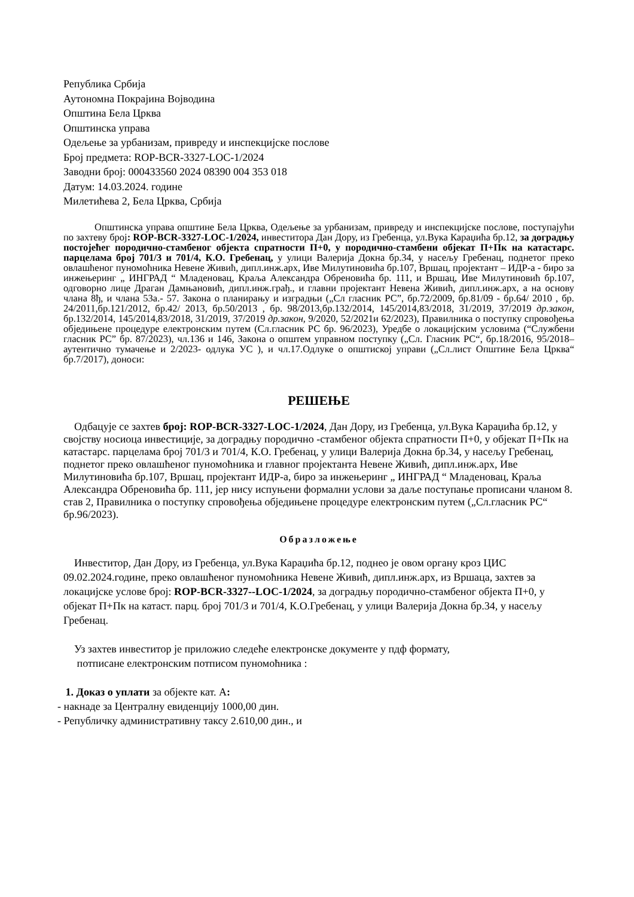Република Србија
Аутономна Покрајина Војводина
Општина Бела Црква
Општинска управа
Одељење за урбанизам, привреду и инспекцијске послове
Број предмета: ROP-BCR-3327-LOC-1/2024
Заводни број: 000433560 2024 08390 004 353 018
Датум: 14.03.2024. године
Милетићева 2, Бела Црква, Србија
Општинска управа општине Бела Црква, Одељење за урбанизам, привреду и инспекцијске послове, поступајући по захтеву број: ROP-BCR-3327-LOC-1/2024, инвеститора Дан Дору, из Гребенца, ул.Вука Караџића бр.12, за доградњу постојећег породично-стамбеног објекта спратности П+0, у породично-стамбени објекат П+Пк на катастарс. парцелама број 701/3 и 701/4, К.О. Гребенац, у улици Валерија Докна бр.34, у насељу Гребенац, поднетог преко овлашћеног пуномоћника Невене Живић, дипл.инж.арх, Иве Милутиновића бр.107, Вршац, пројектант – ИДР-а - биро за инжењеринг „ ИНГРАД “ Младеновац, Краља Александра Обреновића бр. 111, и Вршац, Иве Милутиновић бр.107, одговорно лице Драган Дамњановић, дипл.инж.грађ., и главни пројектант Невена Живић, дипл.инж.арх, а на основу члана 8ђ, и члана 53а.- 57. Закона о планирању и изградњи („Сл гласник РС”, бр.72/2009, бр.81/09 - бр.64/ 2010 , бр. 24/2011,бр.121/2012, бр.42/ 2013, бр.50/2013 , бр. 98/2013,бр.132/2014, 145/2014,83/2018, 31/2019, 37/2019 др.закон, бр.132/2014, 145/2014,83/2018, 31/2019, 37/2019 др.закон, 9/2020, 52/2021и 62/2023), Правилника о поступку спровођења обједињене процедуре електронским путем (Сл.гласник РС бр. 96/2023), Уредбе о локацијским условима (“Службени гласник РС” бр. 87/2023), чл.136 и 146, Закона о општем управном поступку („Сл. Гласник РС“, бр.18/2016, 95/2018–аутентично тумачење и 2/2023- одлука УС ), и чл.17.Одлуке о општиској управи („Сл.лист Општине Бела Црква“ бр.7/2017), доноси:
РЕШЕЊЕ
Одбацује се захтев број: ROP-BCR-3327-LOC-1/2024, Дан Дору, из Гребенца, ул.Вука Караџића бр.12, у својству носиоца инвестиције, за доградњу породично -стамбеног објекта спратности П+0, у објекат П+Пк на катастарс. парцелама број 701/3 и 701/4, К.О. Гребенац, у улици Валерија Докна бр.34, у насељу Гребенац, поднетог преко овлашћеног пуномоћника и главног пројектанта Невене Живић, дипл.инж.арх, Иве Милутиновића бр.107, Вршац, пројектант ИДР-а, биро за инжењеринг „ ИНГРАД “ Младеновац, Краља Александра Обреновића бр. 111, јер нису испуњени формални услови за даље поступање прописани чланом 8. став 2, Правилника о поступку спровођења обједињене процедуре електронским путем („Сл.гласник РС“ бр.96/2023).
Образложење
Инвеститор, Дан Дору, из Гребенца, ул.Вука Караџића бр.12, поднео је овом органу кроз ЦИС 09.02.2024.године, преко овлашћеног пуномоћника Невене Живић, дипл.инж.арх, из Вршаца, захтев за локацијске услове број: ROP-BCR-3327--LOC-1/2024, за доградњу породично-стамбеног објекта П+0, у објекат П+Пк на катаст. парц. број 701/3 и 701/4, К.О.Гребенац, у улици Валерија Докна бр.34, у насељу Гребенац.
Уз захтев инвеститор је приложио следеће електронске документе у пдф формату,
потписане електронским потписом пуномоћника :
1. Доказ о уплати за објекте кат. А:
- накнаде за Централну евиденцију 1000,00 дин.
- Републичку административну таксу 2.610,00 дин., и